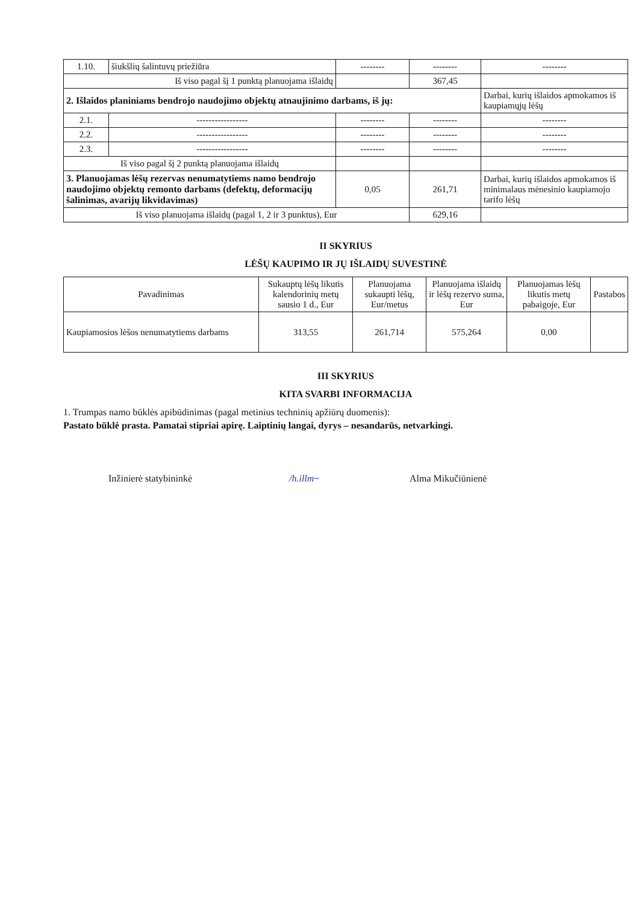| 1.10. | šiukšlių šalintuvų priežiūra | -------- | -------- | -------- |
| Iš viso pagal šį 1 punktą planuojama išlaidų | | | 367,45 | |
| 2. Išlaidos planiniams bendrojo naudojimo objektų atnaujinimo darbams, iš jų: | | | | Darbai, kurių išlaidos apmokamos iš kaupiamųjų lėšų |
| 2.1. | ----------------- | -------- | -------- | -------- |
| 2.2. | ----------------- | -------- | -------- | -------- |
| 2.3. | ----------------- | -------- | -------- | -------- |
| Iš viso pagal šį 2 punktą planuojama išlaidų | | | | |
| 3. Planuojamas lėšų rezervas nenumatytiems namo bendrojo naudojimo objektų remonto darbams (defektų, deformacijų šalinimas, avarijų likvidavimas) | | 0,05 | 261,71 | Darbai, kurių išlaidos apmokamos iš minimalaus mėnesinio kaupiamojo tarifo lėšų |
| Iš viso planuojama išlaidų (pagal 1, 2 ir 3 punktus), Eur | | | 629,16 | |
II SKYRIUS
LĖŠŲ KAUPIMO IR JŲ IŠLAIDŲ SUVESTINĖ
| Pavadinimas | Sukauptų lėšų likutis kalendorinių metų sausio 1 d., Eur | Planuojama sukaupti lėšų, Eur/metus | Planuojama išlaidų ir lėšų rezervo suma, Eur | Planuojamas lėšų likutis metų pabaigoje, Eur | Pastabos |
| --- | --- | --- | --- | --- | --- |
| Kaupiamosios lėšos nenumatytiems darbams | 313,55 | 261,714 | 575,264 | 0,00 | |
III SKYRIUS
KITA SVARBI INFORMACIJA
1. Trumpas namo būklės apibūdinimas (pagal metinius techninių apžiūrų duomenis):
Pastato būklė prasta. Pamatai stipriai apirę. Laiptinių langai, dyrys – nesandarūs, netvarkingi.
Inžinierė statybininkė /h.illm~ Alma Mikučiūnienė